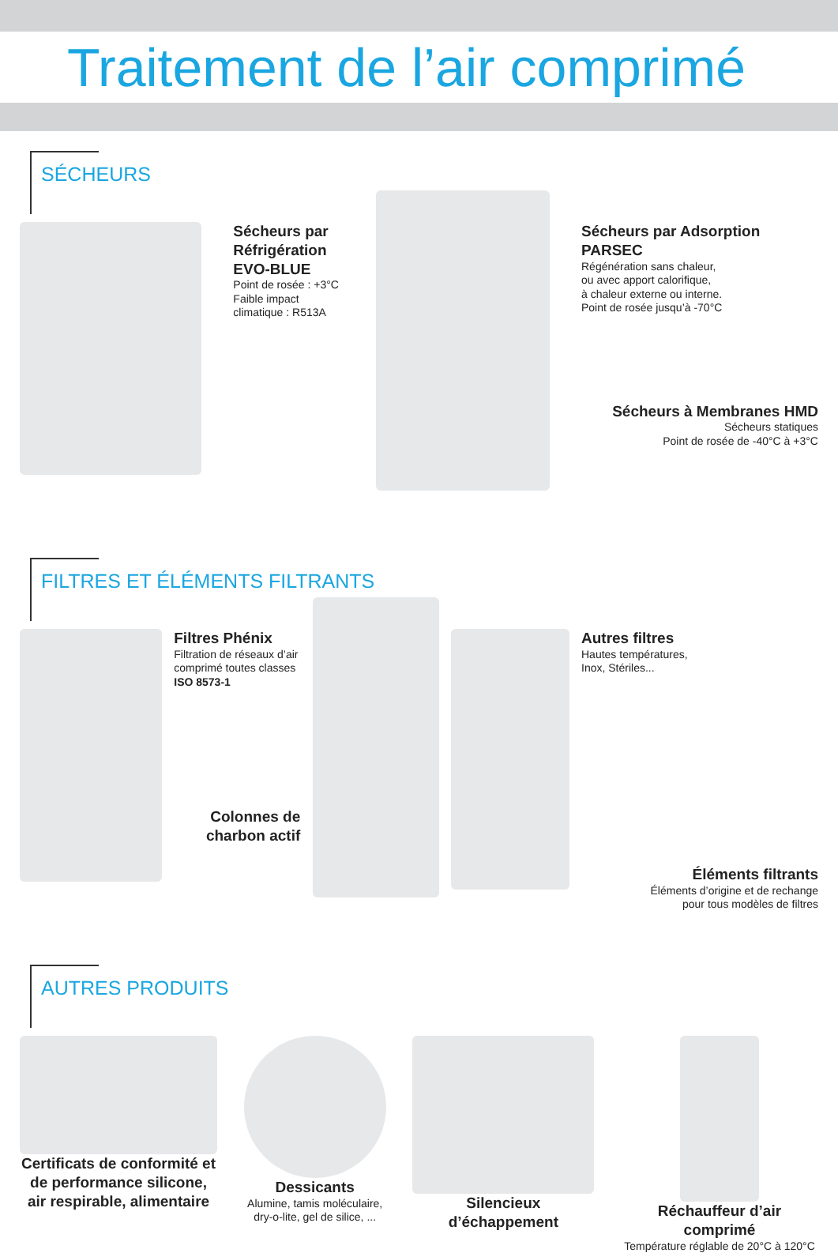Traitement de l’air comprimé
SÉCHEURS
Sécheurs par Réfrigération EVO-BLUE
Point de rosée : +3°C
Faible impact climatique : R513A
Sécheurs par Adsorption PARSEC
Régénération sans chaleur,
ou avec apport calorifique,
à chaleur externe ou interne.
Point de rosée jusqu’à -70°C
Sécheurs à Membranes HMD
Sécheurs statiques
Point de rosée de -40°C à +3°C
FILTRES ET ÉLÉMENTS FILTRANTS
Filtres Phénix
Filtration de réseaux d’air comprimé toutes classes
ISO 8573-1
Colonnes de charbon actif
Autres filtres
Hautes températures,
Inox, Stériles...
Éléments filtrants
Éléments d’origine et de rechange
pour tous modèles de filtres
AUTRES PRODUITS
Certificats de conformité et de performance silicone, air respirable, alimentaire
Dessicants
Alumine, tamis moléculaire,
dry-o-lite, gel de silice, ...
Silencieux d’échappement Réchauffeur d’air comprimé
Température réglable de 20°C à 120°C